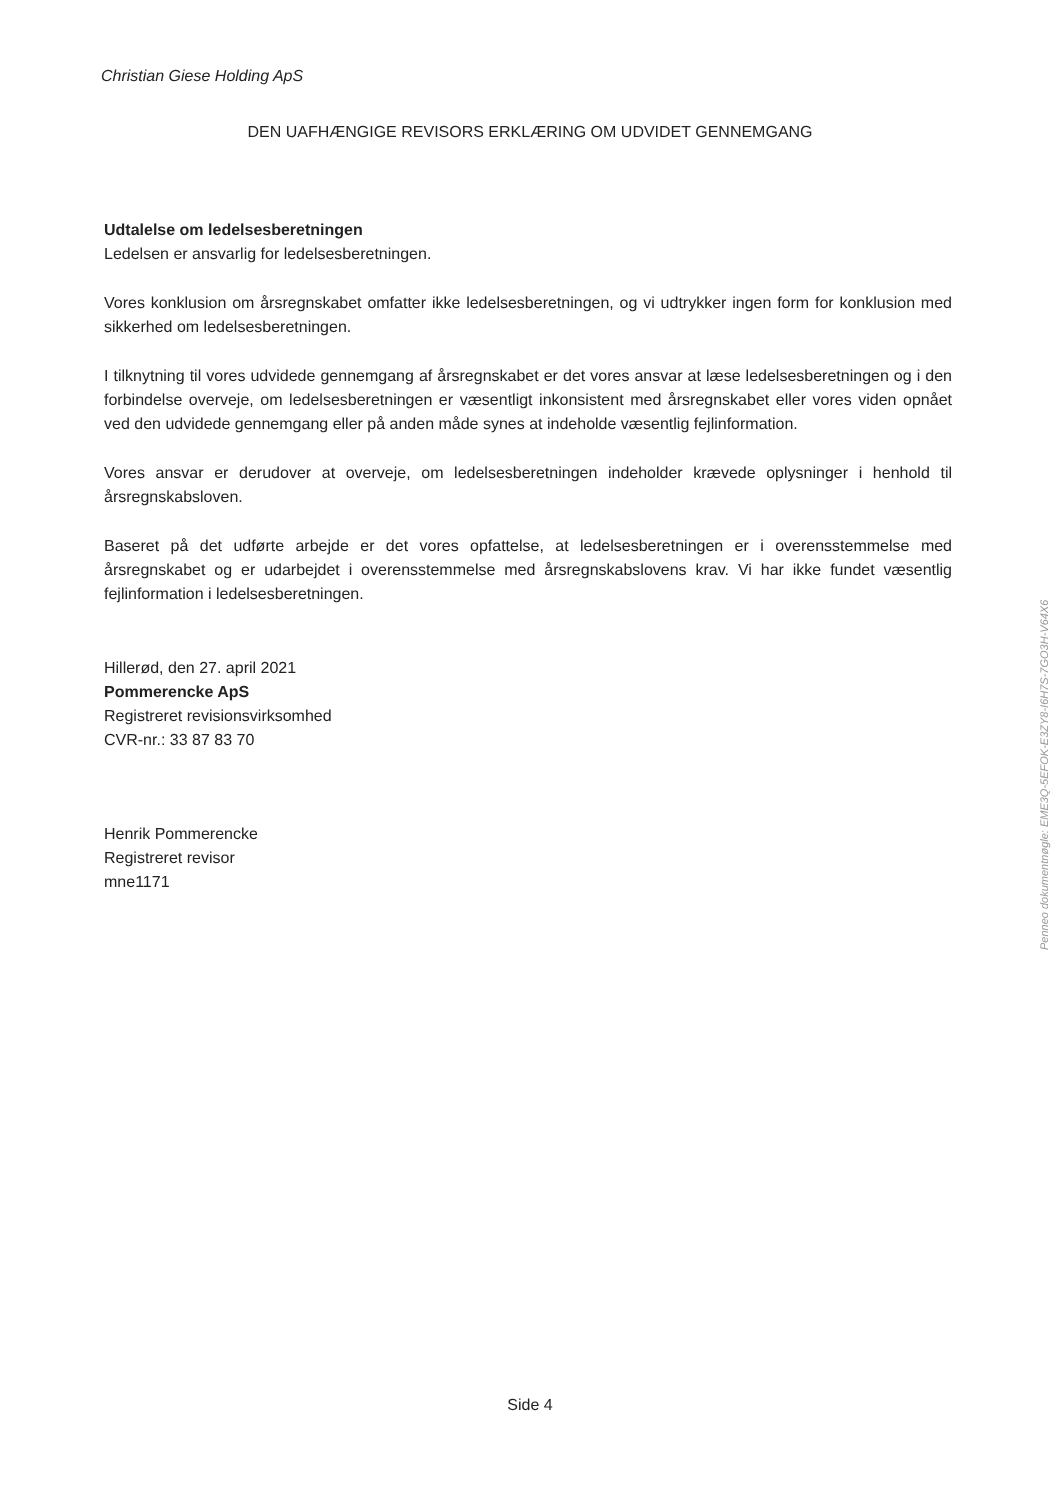Christian Giese Holding ApS
DEN UAFHÆNGIGE REVISORS ERKLÆRING OM UDVIDET GENNEMGANG
Udtalelse om ledelsesberetningen
Ledelsen er ansvarlig for ledelsesberetningen.
Vores konklusion om årsregnskabet omfatter ikke ledelsesberetningen, og vi udtrykker ingen form for konklusion med sikkerhed om ledelsesberetningen.
I tilknytning til vores udvidede gennemgang af årsregnskabet er det vores ansvar at læse ledelsesberetningen og i den forbindelse overveje, om ledelsesberetningen er væsentligt inkonsistent med årsregnskabet eller vores viden opnået ved den udvidede gennemgang eller på anden måde synes at indeholde væsentlig fejlinformation.
Vores ansvar er derudover at overveje, om ledelsesberetningen indeholder krævede oplysninger i henhold til årsregnskabsloven.
Baseret på det udførte arbejde er det vores opfattelse, at ledelsesberetningen er i overensstemmelse med årsregnskabet og er udarbejdet i overensstemmelse med årsregnskabslovens krav. Vi har ikke fundet væsentlig fejlinformation i ledelsesberetningen.
Hillerød, den 27. april 2021
Pommerencke ApS
Registreret revisionsvirksomhed
CVR-nr.: 33 87 83 70
Henrik Pommerencke
Registreret revisor
mne1171
Penneo dokumentnøgle: EME3Q-5EFOK-E3ZY8-I6H7S-7GO3H-V64X6
Side 4